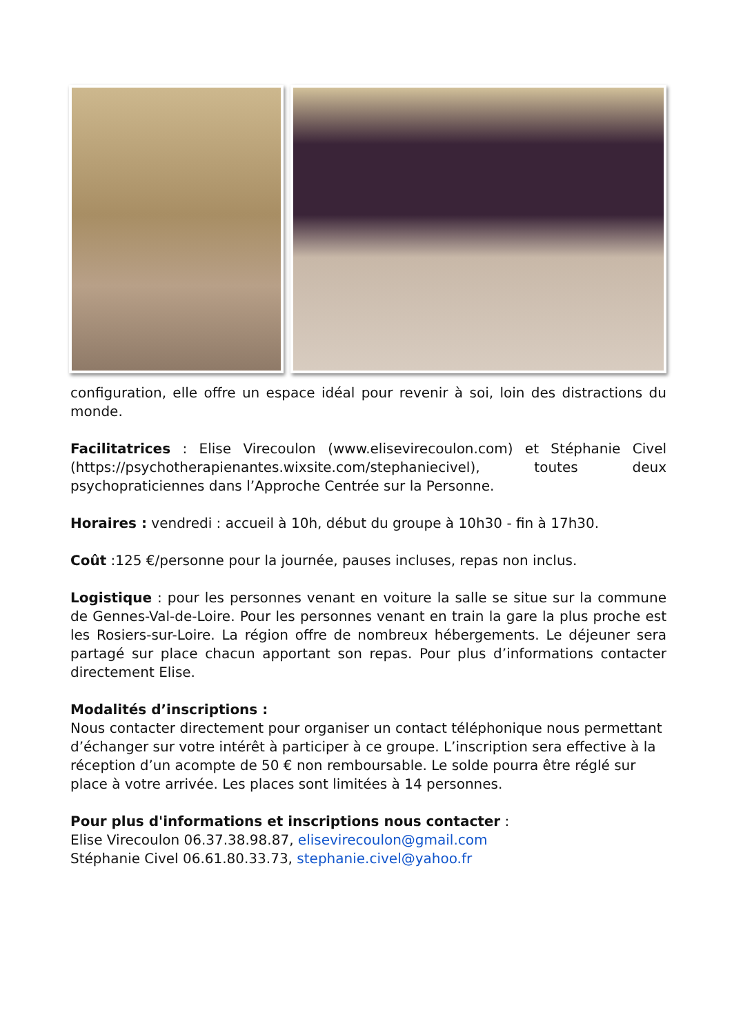configuration, elle offre un espace idéal pour revenir à soi, loin des distractions du monde.
Facilitatrices : Elise Virecoulon (www.elisevirecoulon.com) et Stéphanie Civel (https://psychotherapienantes.wixsite.com/stephaniecivel), toutes deux psychopraticiennes dans l’Approche Centrée sur la Personne.
Horaires : vendredi : accueil à 10h, début du groupe à 10h30 - fin à 17h30.
Coût :125 €/personne pour la journée, pauses incluses, repas non inclus.
Logistique : pour les personnes venant en voiture la salle se situe sur la commune de Gennes-Val-de-Loire. Pour les personnes venant en train la gare la plus proche est les Rosiers-sur-Loire. La région offre de nombreux hébergements. Le déjeuner sera partagé sur place chacun apportant son repas. Pour plus d’informations contacter directement Elise.
Modalités d’inscriptions :
Nous contacter directement pour organiser un contact téléphonique nous permettant d’échanger sur votre intérêt à participer à ce groupe. L’inscription sera effective à la réception d’un acompte de 50 € non remboursable. Le solde pourra être réglé sur place à votre arrivée. Les places sont limitées à 14 personnes.
Pour plus d'informations et inscriptions nous contacter :
Elise Virecoulon 06.37.38.98.87, elisevirecoulon@gmail.com
Stéphanie Civel 06.61.80.33.73, stephanie.civel@yahoo.fr